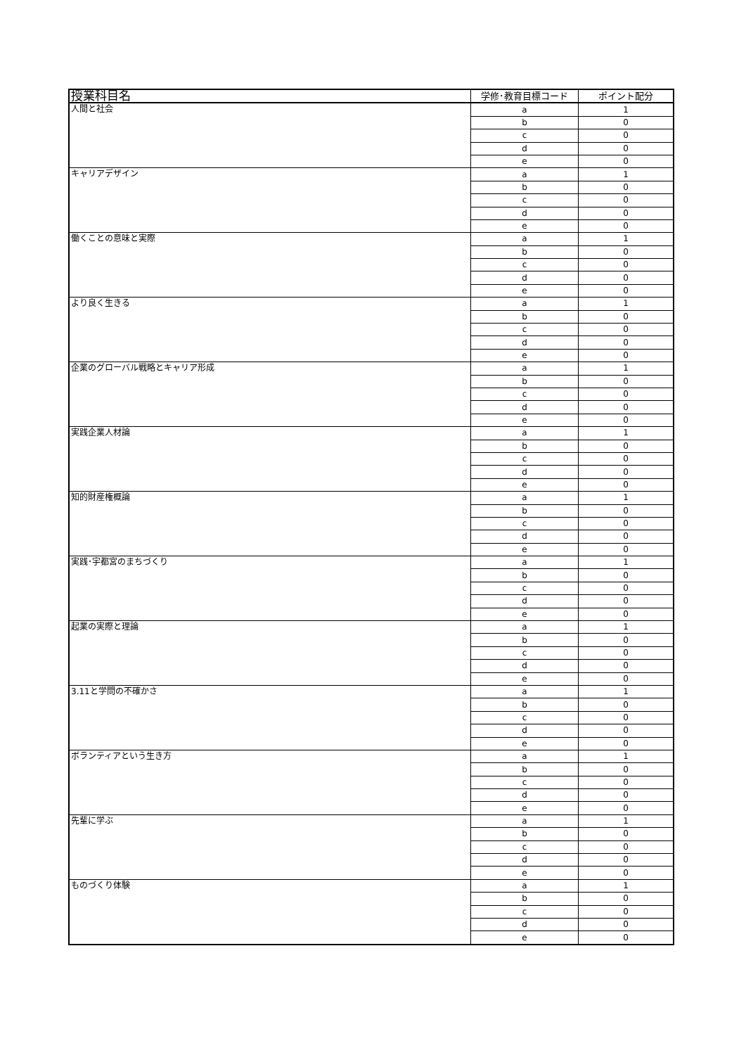| 授業科目名 | 学修･教育目標コード | ポイント配分 |
| --- | --- | --- |
| 人間と社会 | a | 1 |
| | b | 0 |
| | c | 0 |
| | d | 0 |
| | e | 0 |
| キャリアデザイン | a | 1 |
| | b | 0 |
| | c | 0 |
| | d | 0 |
| | e | 0 |
| 働くことの意味と実際 | a | 1 |
| | b | 0 |
| | c | 0 |
| | d | 0 |
| | e | 0 |
| より良く生きる | a | 1 |
| | b | 0 |
| | c | 0 |
| | d | 0 |
| | e | 0 |
| 企業のグローバル戦略とキャリア形成 | a | 1 |
| | b | 0 |
| | c | 0 |
| | d | 0 |
| | e | 0 |
| 実践企業人材論 | a | 1 |
| | b | 0 |
| | c | 0 |
| | d | 0 |
| | e | 0 |
| 知的財産権概論 | a | 1 |
| | b | 0 |
| | c | 0 |
| | d | 0 |
| | e | 0 |
| 実践･宇都宮のまちづくり | a | 1 |
| | b | 0 |
| | c | 0 |
| | d | 0 |
| | e | 0 |
| 起業の実際と理論 | a | 1 |
| | b | 0 |
| | c | 0 |
| | d | 0 |
| | e | 0 |
| 3.11と学問の不確かさ | a | 1 |
| | b | 0 |
| | c | 0 |
| | d | 0 |
| | e | 0 |
| ボランティアという生き方 | a | 1 |
| | b | 0 |
| | c | 0 |
| | d | 0 |
| | e | 0 |
| 先輩に学ぶ | a | 1 |
| | b | 0 |
| | c | 0 |
| | d | 0 |
| | e | 0 |
| ものづくり体験 | a | 1 |
| | b | 0 |
| | c | 0 |
| | d | 0 |
| | e | 0 |